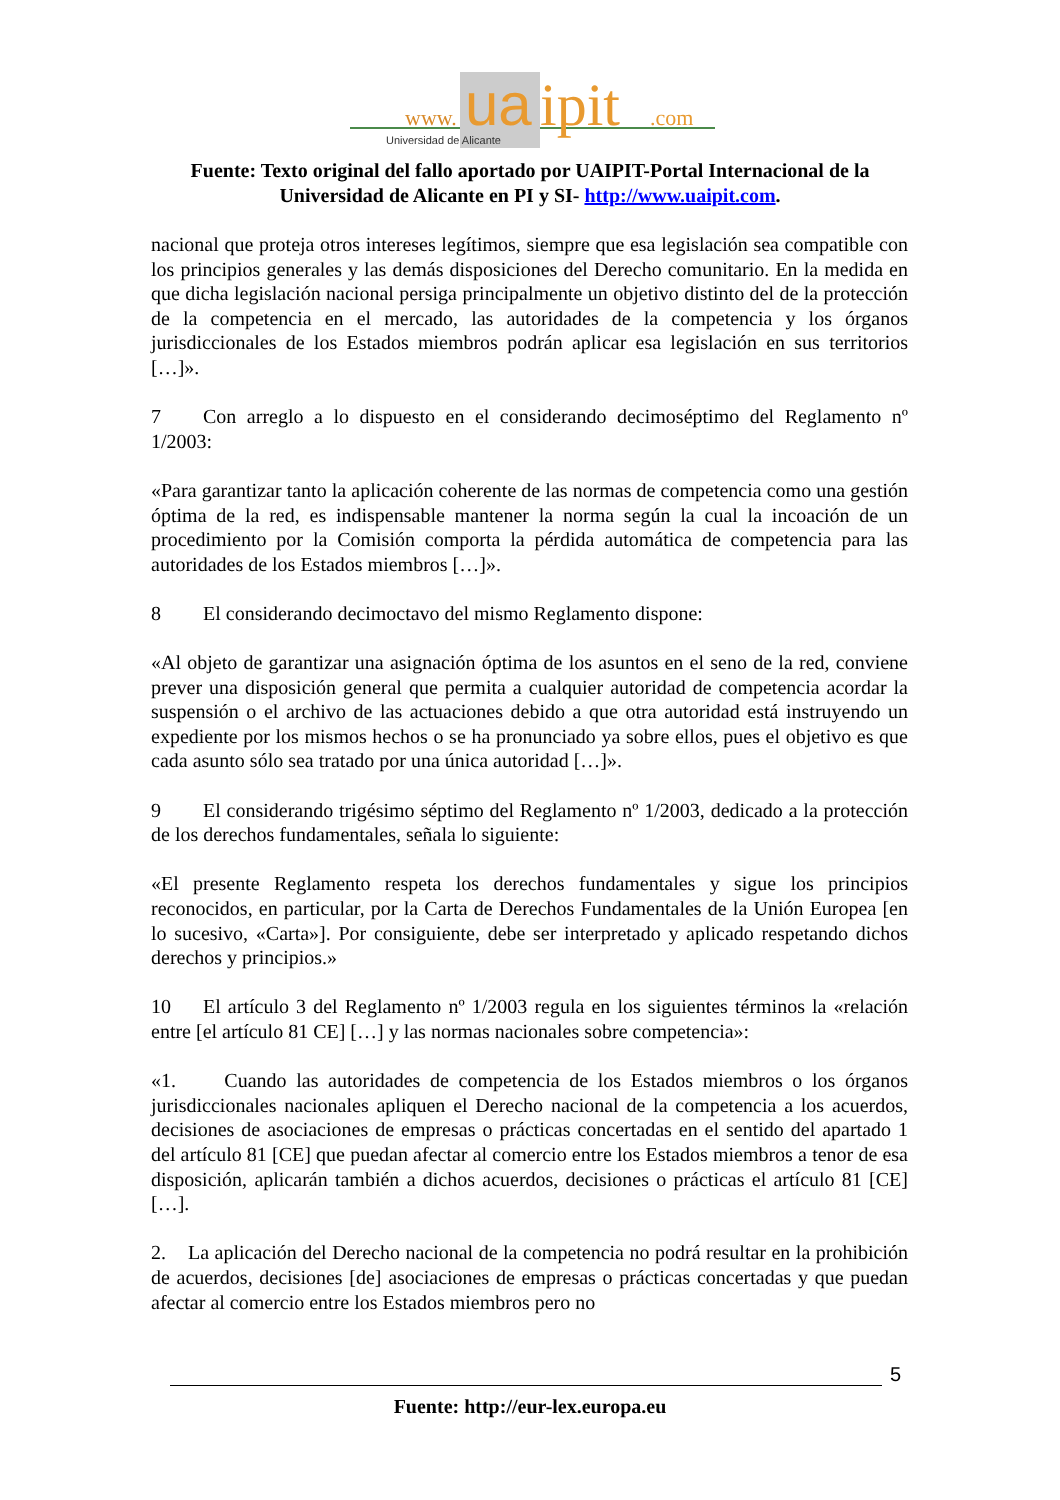www.
ua
ipit
.com
Universidad de Alicante
Fuente: Texto original del fallo aportado por UAIPIT-Portal Internacional de la Universidad de Alicante en PI y SI- http://www.uaipit.com.
nacional que proteja otros intereses legítimos, siempre que esa legislación sea compatible con los principios generales y las demás disposiciones del Derecho comunitario. En la medida en que dicha legislación nacional persiga principalmente un objetivo distinto del de la protección de la competencia en el mercado, las autoridades de la competencia y los órganos jurisdiccionales de los Estados miembros podrán aplicar esa legislación en sus territorios […]».
7 Con arreglo a lo dispuesto en el considerando decimoséptimo del Reglamento nº 1/2003:
«Para garantizar tanto la aplicación coherente de las normas de competencia como una gestión óptima de la red, es indispensable mantener la norma según la cual la incoación de un procedimiento por la Comisión comporta la pérdida automática de competencia para las autoridades de los Estados miembros […]».
8 El considerando decimoctavo del mismo Reglamento dispone:
«Al objeto de garantizar una asignación óptima de los asuntos en el seno de la red, conviene prever una disposición general que permita a cualquier autoridad de competencia acordar la suspensión o el archivo de las actuaciones debido a que otra autoridad está instruyendo un expediente por los mismos hechos o se ha pronunciado ya sobre ellos, pues el objetivo es que cada asunto sólo sea tratado por una única autoridad […]».
9 El considerando trigésimo séptimo del Reglamento nº 1/2003, dedicado a la protección de los derechos fundamentales, señala lo siguiente:
«El presente Reglamento respeta los derechos fundamentales y sigue los principios reconocidos, en particular, por la Carta de Derechos Fundamentales de la Unión Europea [en lo sucesivo, «Carta»]. Por consiguiente, debe ser interpretado y aplicado respetando dichos derechos y principios.»
10 El artículo 3 del Reglamento nº 1/2003 regula en los siguientes términos la «relación entre [el artículo 81 CE] […] y las normas nacionales sobre competencia»:
«1. Cuando las autoridades de competencia de los Estados miembros o los órganos jurisdiccionales nacionales apliquen el Derecho nacional de la competencia a los acuerdos, decisiones de asociaciones de empresas o prácticas concertadas en el sentido del apartado 1 del artículo 81 [CE] que puedan afectar al comercio entre los Estados miembros a tenor de esa disposición, aplicarán también a dichos acuerdos, decisiones o prácticas el artículo 81 [CE] […].
2. La aplicación del Derecho nacional de la competencia no podrá resultar en la prohibición de acuerdos, decisiones [de] asociaciones de empresas o prácticas concertadas y que puedan afectar al comercio entre los Estados miembros pero no
5
Fuente: http://eur-lex.europa.eu